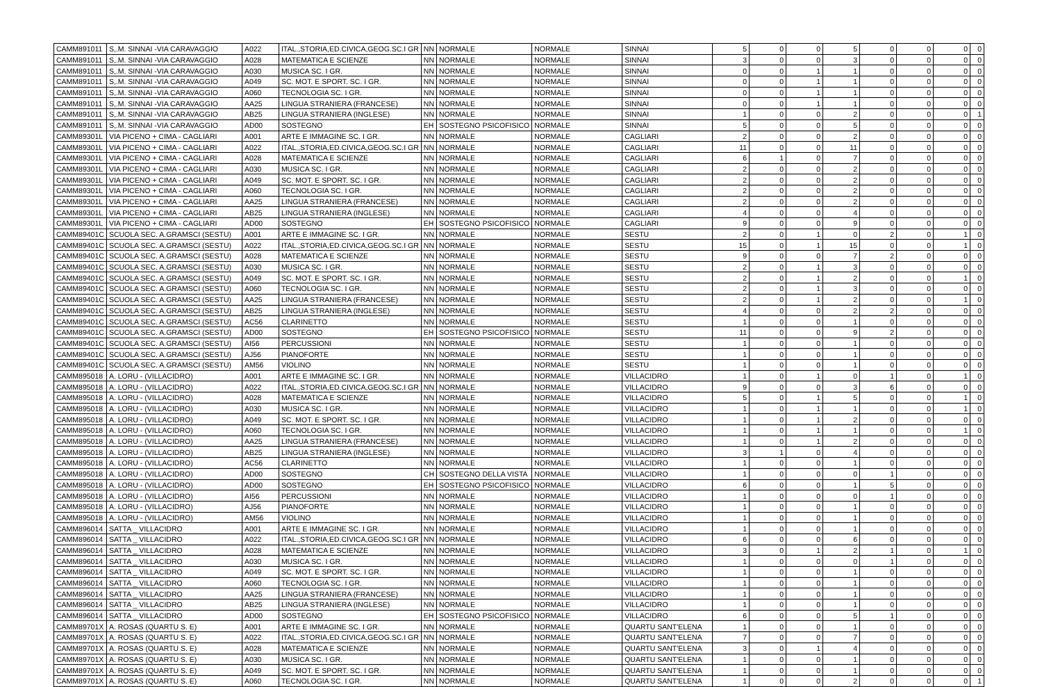| CAMM891011 | S,.M. SINNAI -VIA CARAVAGGIO | A022 | ITAL.,STORIA,ED.CIVICA,GEOG.SC.I GR | NN | NORMALE | NORMALE | SINNAI | 5 | 0 | 0 | 5 | 0 | 0 | 0 | 0 |
| CAMM891011 | S,.M. SINNAI -VIA CARAVAGGIO | A028 | MATEMATICA E SCIENZE | NN | NORMALE | NORMALE | SINNAI | 3 | 0 | 0 | 3 | 0 | 0 | 0 | 0 |
| CAMM891011 | S,.M. SINNAI -VIA CARAVAGGIO | A030 | MUSICA SC. I GR. | NN | NORMALE | NORMALE | SINNAI | 0 | 0 | 1 | 1 | 0 | 0 | 0 | 0 |
| CAMM891011 | S,.M. SINNAI -VIA CARAVAGGIO | A049 | SC. MOT. E SPORT. SC. I GR. | NN | NORMALE | NORMALE | SINNAI | 0 | 0 | 1 | 1 | 0 | 0 | 0 | 0 |
| CAMM891011 | S,.M. SINNAI -VIA CARAVAGGIO | A060 | TECNOLOGIA SC. I GR. | NN | NORMALE | NORMALE | SINNAI | 0 | 0 | 1 | 1 | 0 | 0 | 0 | 0 |
| CAMM891011 | S,.M. SINNAI -VIA CARAVAGGIO | AA25 | LINGUA STRANIERA (FRANCESE) | NN | NORMALE | NORMALE | SINNAI | 0 | 0 | 1 | 1 | 0 | 0 | 0 | 0 |
| CAMM891011 | S,.M. SINNAI -VIA CARAVAGGIO | AB25 | LINGUA STRANIERA (INGLESE) | NN | NORMALE | NORMALE | SINNAI | 1 | 0 | 0 | 2 | 0 | 0 | 0 | 1 |
| CAMM891011 | S,.M. SINNAI -VIA CARAVAGGIO | AD00 | SOSTEGNO | EH | SOSTEGNO PSICOFISICO | NORMALE | SINNAI | 5 | 0 | 0 | 5 | 0 | 0 | 0 | 0 |
| CAMM89301L | VIA PICENO + CIMA - CAGLIARI | A001 | ARTE E IMMAGINE SC. I GR. | NN | NORMALE | NORMALE | CAGLIARI | 2 | 0 | 0 | 2 | 0 | 0 | 0 | 0 |
| CAMM89301L | VIA PICENO + CIMA - CAGLIARI | A022 | ITAL.,STORIA,ED.CIVICA,GEOG.SC.I GR | NN | NORMALE | NORMALE | CAGLIARI | 11 | 0 | 0 | 11 | 0 | 0 | 0 | 0 |
| CAMM89301L | VIA PICENO + CIMA - CAGLIARI | A028 | MATEMATICA E SCIENZE | NN | NORMALE | NORMALE | CAGLIARI | 6 | 1 | 0 | 7 | 0 | 0 | 0 | 0 |
| CAMM89301L | VIA PICENO + CIMA - CAGLIARI | A030 | MUSICA SC. I GR. | NN | NORMALE | NORMALE | CAGLIARI | 2 | 0 | 0 | 2 | 0 | 0 | 0 | 0 |
| CAMM89301L | VIA PICENO + CIMA - CAGLIARI | A049 | SC. MOT. E SPORT. SC. I GR. | NN | NORMALE | NORMALE | CAGLIARI | 2 | 0 | 0 | 2 | 0 | 0 | 0 | 0 |
| CAMM89301L | VIA PICENO + CIMA - CAGLIARI | A060 | TECNOLOGIA SC. I GR. | NN | NORMALE | NORMALE | CAGLIARI | 2 | 0 | 0 | 2 | 0 | 0 | 0 | 0 |
| CAMM89301L | VIA PICENO + CIMA - CAGLIARI | AA25 | LINGUA STRANIERA (FRANCESE) | NN | NORMALE | NORMALE | CAGLIARI | 2 | 0 | 0 | 2 | 0 | 0 | 0 | 0 |
| CAMM89301L | VIA PICENO + CIMA - CAGLIARI | AB25 | LINGUA STRANIERA (INGLESE) | NN | NORMALE | NORMALE | CAGLIARI | 4 | 0 | 0 | 4 | 0 | 0 | 0 | 0 |
| CAMM89301L | VIA PICENO + CIMA - CAGLIARI | AD00 | SOSTEGNO | EH | SOSTEGNO PSICOFISICO | NORMALE | CAGLIARI | 9 | 0 | 0 | 9 | 0 | 0 | 0 | 0 |
| CAMM89401C | SCUOLA SEC. A.GRAMSCI (SESTU) | A001 | ARTE E IMMAGINE SC. I GR. | NN | NORMALE | NORMALE | SESTU | 2 | 0 | 1 | 0 | 2 | 0 | 1 | 0 |
| CAMM89401C | SCUOLA SEC. A.GRAMSCI (SESTU) | A022 | ITAL.,STORIA,ED.CIVICA,GEOG.SC.I GR | NN | NORMALE | NORMALE | SESTU | 15 | 0 | 1 | 15 | 0 | 0 | 1 | 0 |
| CAMM89401C | SCUOLA SEC. A.GRAMSCI (SESTU) | A028 | MATEMATICA E SCIENZE | NN | NORMALE | NORMALE | SESTU | 9 | 0 | 0 | 7 | 2 | 0 | 0 | 0 |
| CAMM89401C | SCUOLA SEC. A.GRAMSCI (SESTU) | A030 | MUSICA SC. I GR. | NN | NORMALE | NORMALE | SESTU | 2 | 0 | 1 | 3 | 0 | 0 | 0 | 0 |
| CAMM89401C | SCUOLA SEC. A.GRAMSCI (SESTU) | A049 | SC. MOT. E SPORT. SC. I GR. | NN | NORMALE | NORMALE | SESTU | 2 | 0 | 1 | 2 | 0 | 0 | 1 | 0 |
| CAMM89401C | SCUOLA SEC. A.GRAMSCI (SESTU) | A060 | TECNOLOGIA SC. I GR. | NN | NORMALE | NORMALE | SESTU | 2 | 0 | 1 | 3 | 0 | 0 | 0 | 0 |
| CAMM89401C | SCUOLA SEC. A.GRAMSCI (SESTU) | AA25 | LINGUA STRANIERA (FRANCESE) | NN | NORMALE | NORMALE | SESTU | 2 | 0 | 1 | 2 | 0 | 0 | 1 | 0 |
| CAMM89401C | SCUOLA SEC. A.GRAMSCI (SESTU) | AB25 | LINGUA STRANIERA (INGLESE) | NN | NORMALE | NORMALE | SESTU | 4 | 0 | 0 | 2 | 2 | 0 | 0 | 0 |
| CAMM89401C | SCUOLA SEC. A.GRAMSCI (SESTU) | AC56 | CLARINETTO | NN | NORMALE | NORMALE | SESTU | 1 | 0 | 0 | 1 | 0 | 0 | 0 | 0 |
| CAMM89401C | SCUOLA SEC. A.GRAMSCI (SESTU) | AD00 | SOSTEGNO | EH | SOSTEGNO PSICOFISICO | NORMALE | SESTU | 11 | 0 | 0 | 9 | 2 | 0 | 0 | 0 |
| CAMM89401C | SCUOLA SEC. A.GRAMSCI (SESTU) | AI56 | PERCUSSIONI | NN | NORMALE | NORMALE | SESTU | 1 | 0 | 0 | 1 | 0 | 0 | 0 | 0 |
| CAMM89401C | SCUOLA SEC. A.GRAMSCI (SESTU) | AJ56 | PIANOFORTE | NN | NORMALE | NORMALE | SESTU | 1 | 0 | 0 | 1 | 0 | 0 | 0 | 0 |
| CAMM89401C | SCUOLA SEC. A.GRAMSCI (SESTU) | AM56 | VIOLINO | NN | NORMALE | NORMALE | SESTU | 1 | 0 | 0 | 1 | 0 | 0 | 0 | 0 |
| CAMM895018 | A. LORU - (VILLACIDRO) | A001 | ARTE E IMMAGINE SC. I GR. | NN | NORMALE | NORMALE | VILLACIDRO | 1 | 0 | 1 | 0 | 1 | 0 | 1 | 0 |
| CAMM895018 | A. LORU - (VILLACIDRO) | A022 | ITAL.,STORIA,ED.CIVICA,GEOG.SC.I GR | NN | NORMALE | NORMALE | VILLACIDRO | 9 | 0 | 0 | 3 | 6 | 0 | 0 | 0 |
| CAMM895018 | A. LORU - (VILLACIDRO) | A028 | MATEMATICA E SCIENZE | NN | NORMALE | NORMALE | VILLACIDRO | 5 | 0 | 1 | 5 | 0 | 0 | 1 | 0 |
| CAMM895018 | A. LORU - (VILLACIDRO) | A030 | MUSICA SC. I GR. | NN | NORMALE | NORMALE | VILLACIDRO | 1 | 0 | 1 | 1 | 0 | 0 | 1 | 0 |
| CAMM895018 | A. LORU - (VILLACIDRO) | A049 | SC. MOT. E SPORT. SC. I GR. | NN | NORMALE | NORMALE | VILLACIDRO | 1 | 0 | 1 | 2 | 0 | 0 | 0 | 0 |
| CAMM895018 | A. LORU - (VILLACIDRO) | A060 | TECNOLOGIA SC. I GR. | NN | NORMALE | NORMALE | VILLACIDRO | 1 | 0 | 1 | 1 | 0 | 0 | 1 | 0 |
| CAMM895018 | A. LORU - (VILLACIDRO) | AA25 | LINGUA STRANIERA (FRANCESE) | NN | NORMALE | NORMALE | VILLACIDRO | 1 | 0 | 1 | 2 | 0 | 0 | 0 | 0 |
| CAMM895018 | A. LORU - (VILLACIDRO) | AB25 | LINGUA STRANIERA (INGLESE) | NN | NORMALE | NORMALE | VILLACIDRO | 3 | 1 | 0 | 4 | 0 | 0 | 0 | 0 |
| CAMM895018 | A. LORU - (VILLACIDRO) | AC56 | CLARINETTO | NN | NORMALE | NORMALE | VILLACIDRO | 1 | 0 | 0 | 1 | 0 | 0 | 0 | 0 |
| CAMM895018 | A. LORU - (VILLACIDRO) | AD00 | SOSTEGNO | CH | SOSTEGNO DELLA VISTA | NORMALE | VILLACIDRO | 1 | 0 | 0 | 0 | 1 | 0 | 0 | 0 |
| CAMM895018 | A. LORU - (VILLACIDRO) | AD00 | SOSTEGNO | EH | SOSTEGNO PSICOFISICO | NORMALE | VILLACIDRO | 6 | 0 | 0 | 1 | 5 | 0 | 0 | 0 |
| CAMM895018 | A. LORU - (VILLACIDRO) | AI56 | PERCUSSIONI | NN | NORMALE | NORMALE | VILLACIDRO | 1 | 0 | 0 | 0 | 1 | 0 | 0 | 0 |
| CAMM895018 | A. LORU - (VILLACIDRO) | AJ56 | PIANOFORTE | NN | NORMALE | NORMALE | VILLACIDRO | 1 | 0 | 0 | 1 | 0 | 0 | 0 | 0 |
| CAMM895018 | A. LORU - (VILLACIDRO) | AM56 | VIOLINO | NN | NORMALE | NORMALE | VILLACIDRO | 1 | 0 | 0 | 1 | 0 | 0 | 0 | 0 |
| CAMM896014 | SATTA _ VILLACIDRO | A001 | ARTE E IMMAGINE SC. I GR. | NN | NORMALE | NORMALE | VILLACIDRO | 1 | 0 | 0 | 1 | 0 | 0 | 0 | 0 |
| CAMM896014 | SATTA _ VILLACIDRO | A022 | ITAL.,STORIA,ED.CIVICA,GEOG.SC.I GR | NN | NORMALE | NORMALE | VILLACIDRO | 6 | 0 | 0 | 6 | 0 | 0 | 0 | 0 |
| CAMM896014 | SATTA _ VILLACIDRO | A028 | MATEMATICA E SCIENZE | NN | NORMALE | NORMALE | VILLACIDRO | 3 | 0 | 1 | 2 | 1 | 0 | 1 | 0 |
| CAMM896014 | SATTA _ VILLACIDRO | A030 | MUSICA SC. I GR. | NN | NORMALE | NORMALE | VILLACIDRO | 1 | 0 | 0 | 0 | 1 | 0 | 0 | 0 |
| CAMM896014 | SATTA _ VILLACIDRO | A049 | SC. MOT. E SPORT. SC. I GR. | NN | NORMALE | NORMALE | VILLACIDRO | 1 | 0 | 0 | 1 | 0 | 0 | 0 | 0 |
| CAMM896014 | SATTA _ VILLACIDRO | A060 | TECNOLOGIA SC. I GR. | NN | NORMALE | NORMALE | VILLACIDRO | 1 | 0 | 0 | 1 | 0 | 0 | 0 | 0 |
| CAMM896014 | SATTA _ VILLACIDRO | AA25 | LINGUA STRANIERA (FRANCESE) | NN | NORMALE | NORMALE | VILLACIDRO | 1 | 0 | 0 | 1 | 0 | 0 | 0 | 0 |
| CAMM896014 | SATTA _ VILLACIDRO | AB25 | LINGUA STRANIERA (INGLESE) | NN | NORMALE | NORMALE | VILLACIDRO | 1 | 0 | 0 | 1 | 0 | 0 | 0 | 0 |
| CAMM896014 | SATTA _ VILLACIDRO | AD00 | SOSTEGNO | EH | SOSTEGNO PSICOFISICO | NORMALE | VILLACIDRO | 6 | 0 | 0 | 5 | 1 | 0 | 0 | 0 |
| CAMM89701X | A. ROSAS (QUARTU S. E) | A001 | ARTE E IMMAGINE SC. I GR. | NN | NORMALE | NORMALE | QUARTU SANT'ELENA | 1 | 0 | 0 | 1 | 0 | 0 | 0 | 0 |
| CAMM89701X | A. ROSAS (QUARTU S. E) | A022 | ITAL.,STORIA,ED.CIVICA,GEOG.SC.I GR | NN | NORMALE | NORMALE | QUARTU SANT'ELENA | 7 | 0 | 0 | 7 | 0 | 0 | 0 | 0 |
| CAMM89701X | A. ROSAS (QUARTU S. E) | A028 | MATEMATICA E SCIENZE | NN | NORMALE | NORMALE | QUARTU SANT'ELENA | 3 | 0 | 1 | 4 | 0 | 0 | 0 | 0 |
| CAMM89701X | A. ROSAS (QUARTU S. E) | A030 | MUSICA SC. I GR. | NN | NORMALE | NORMALE | QUARTU SANT'ELENA | 1 | 0 | 0 | 1 | 0 | 0 | 0 | 0 |
| CAMM89701X | A. ROSAS (QUARTU S. E) | A049 | SC. MOT. E SPORT. SC. I GR. | NN | NORMALE | NORMALE | QUARTU SANT'ELENA | 1 | 0 | 0 | 1 | 0 | 0 | 0 | 0 |
| CAMM89701X | A. ROSAS (QUARTU S. E) | A060 | TECNOLOGIA SC. I GR. | NN | NORMALE | NORMALE | QUARTU SANT'ELENA | 1 | 0 | 0 | 2 | 0 | 0 | 0 | 1 |